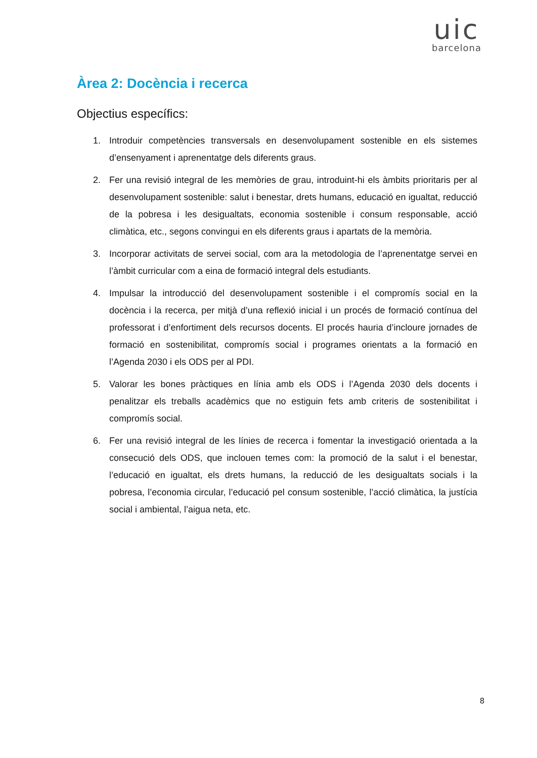uic
barcelona
Àrea 2: Docència i recerca
Objectius específics:
1. Introduir competències transversals en desenvolupament sostenible en els sistemes d’ensenyament i aprenentatge dels diferents graus.
2. Fer una revisió integral de les memòries de grau, introduint-hi els àmbits prioritaris per al desenvolupament sostenible: salut i benestar, drets humans, educació en igualtat, reducció de la pobresa i les desigualtats, economia sostenible i consum responsable, acció climàtica, etc., segons convingui en els diferents graus i apartats de la memòria.
3. Incorporar activitats de servei social, com ara la metodologia de l’aprenentatge servei en l’àmbit curricular com a eina de formació integral dels estudiants.
4. Impulsar la introducció del desenvolupament sostenible i el compromís social en la docència i la recerca, per mitjà d’una reflexió inicial i un procés de formació contínua del professorat i d’enfortiment dels recursos docents. El procés hauria d’incloure jornades de formació en sostenibilitat, compromís social i programes orientats a la formació en l’Agenda 2030 i els ODS per al PDI.
5. Valorar les bones pràctiques en línia amb els ODS i l’Agenda 2030 dels docents i penalitzar els treballs acadèmics que no estiguin fets amb criteris de sostenibilitat i compromís social.
6. Fer una revisió integral de les línies de recerca i fomentar la investigació orientada a la consecució dels ODS, que inclouen temes com: la promoció de la salut i el benestar, l’educació en igualtat, els drets humans, la reducció de les desigualtats socials i la pobresa, l’economia circular, l’educació pel consum sostenible, l’acció climàtica, la justícia social i ambiental, l’aigua neta, etc.
8